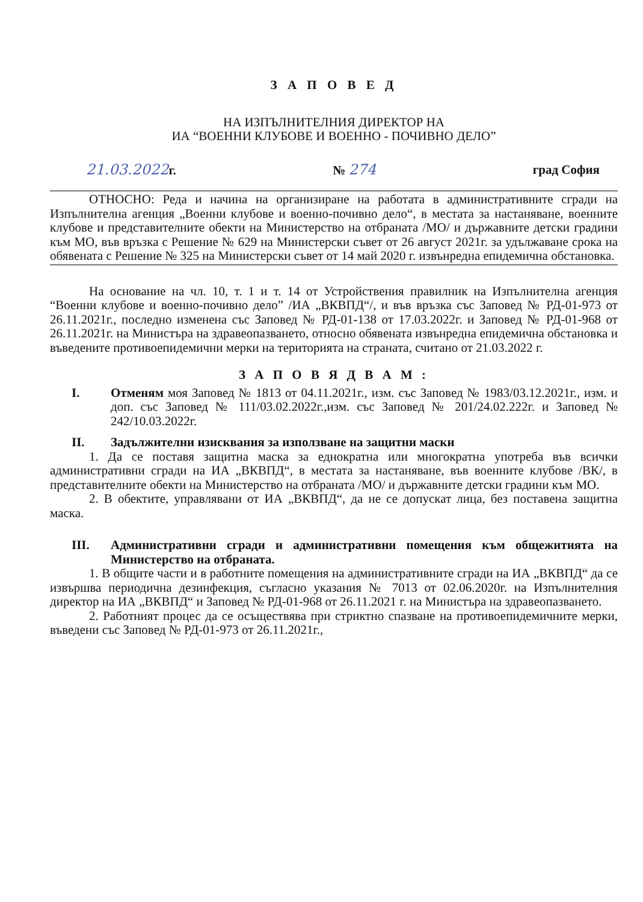З А П О В Е Д
НА ИЗПЪЛНИТЕЛНИЯ ДИРЕКТОР НА
ИА “ВОЕННИ КЛУБОВЕ И ВОЕННО - ПОЧИВНО ДЕЛО”
21.03.2022г. № 274 град София
ОТНОСНО: Реда и начина на организиране на работата в административните сгради на Изпълнителна агенция „Военни клубове и военно-почивно дело“, в местата за настаняване, военните клубове и представителните обекти на Министерство на отбраната /МО/ и държавните детски градини към МО, във връзка с Решение № 629 на Министерски съвет от 26 август 2021г. за удължаване срока на обявената с Решение № 325 на Министерски съвет от 14 май 2020 г. извънредна епидемична обстановка.
На основание на чл. 10, т. 1 и т. 14 от Устройствения правилник на Изпълнителна агенция “Военни клубове и военно-почивно дело” /ИА „ВКВПД“/, и във връзка със Заповед № РД-01-973 от 26.11.2021г., последно изменена със Заповед № РД-01-138 от 17.03.2022г. и Заповед № РД-01-968 от 26.11.2021г. на Министъра на здравеопазването, относно обявената извънредна епидемична обстановка и въведените противоепидемични мерки на територията на страната, считано от 21.03.2022 г.
З А П О В Я Д В А М :
I. Отменям моя Заповед № 1813 от 04.11.2021г., изм. със Заповед № 1983/03.12.2021г., изм. и доп. със Заповед № 111/03.02.2022г.,изм. със Заповед № 201/24.02.222г. и Заповед № 242/10.03.2022г.
II. Задължителни изисквания за използване на защитни маски
1. Да се поставя защитна маска за еднократна или многократна употреба във всички административни сгради на ИА „ВКВПД“, в местата за настаняване, във военните клубове /ВК/, в представителните обекти на Министерство на отбраната /МО/ и държавните детски градини към МО.
2. В обектите, управлявани от ИА „ВКВПД“, да не се допускат лица, без поставена защитна маска.
III. Административни сгради и административни помещения към общежитията на Министерство на отбраната.
1. В общите части и в работните помещения на административните сгради на ИА „ВКВПД“ да се извършва периодична дезинфекция, съгласно указания № 7013 от 02.06.2020г. на Изпълнителния директор на ИА „ВКВПД“ и Заповед № РД-01-968 от 26.11.2021 г. на Министъра на здравеопазването.
2. Работният процес да се осъществява при стриктно спазване на противоепидемичните мерки, въведени със Заповед № РД-01-973 от 26.11.2021г.,